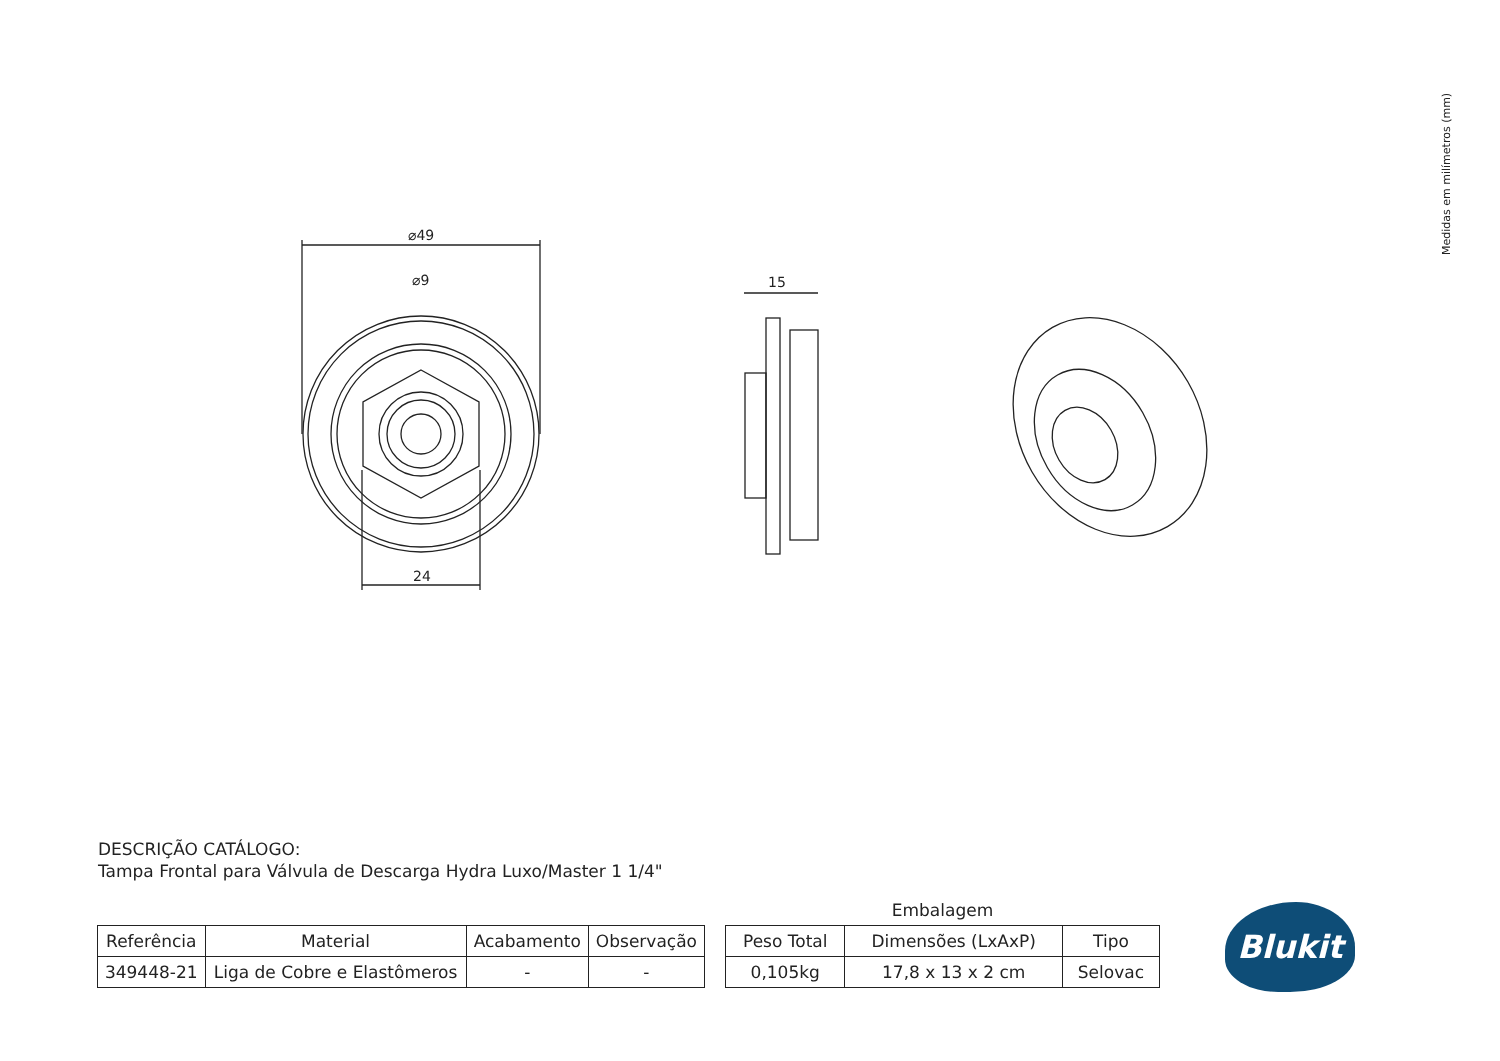Medidas em milímetros (mm)
⌀49
⌀9
24
15
DESCRIÇÃO CATÁLOGO:
Tampa Frontal para Válvula de Descarga Hydra Luxo/Master 1 1/4"
| Referência | Material | Acabamento | Observação |
| --- | --- | --- | --- |
| 349448-21 | Liga de Cobre e Elastômeros | - | - |
Embalagem
| Peso Total | Dimensões (LxAxP) | Tipo |
| --- | --- | --- |
| 0,105kg | 17,8 x 13 x 2 cm | Selovac |
Blukit